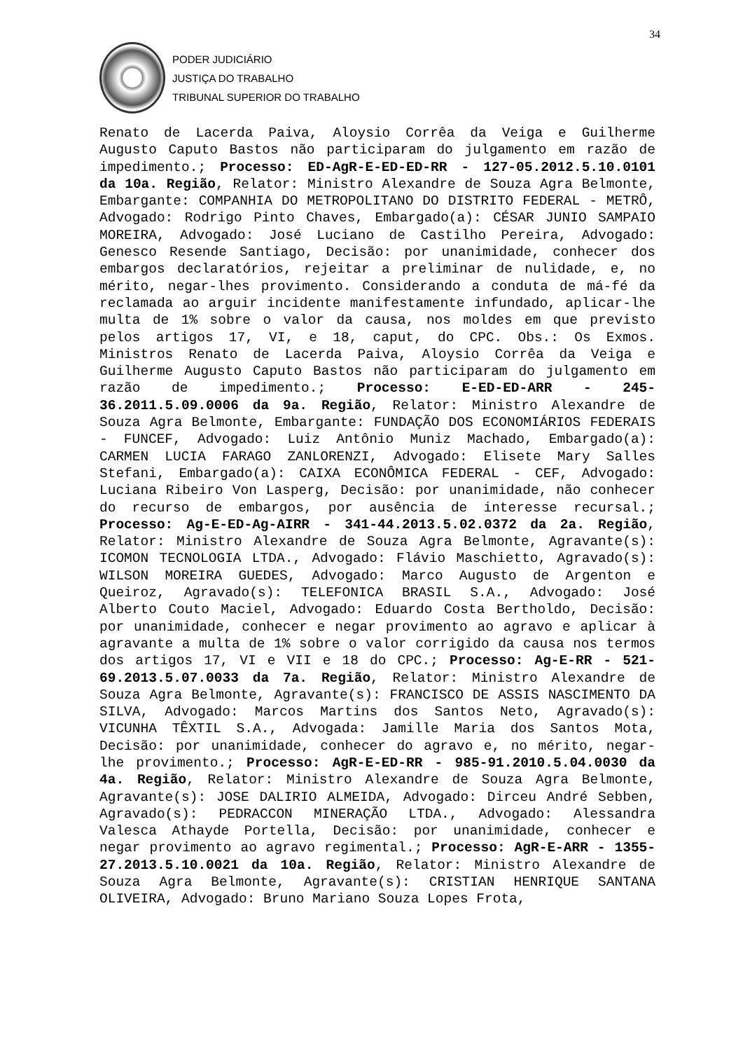34
PODER JUDICIÁRIO
JUSTIÇA DO TRABALHO
TRIBUNAL SUPERIOR DO TRABALHO
Renato de Lacerda Paiva, Aloysio Corrêa da Veiga e Guilherme Augusto Caputo Bastos não participaram do julgamento em razão de impedimento.; Processo: ED-AgR-E-ED-ED-RR - 127-05.2012.5.10.0101 da 10a. Região, Relator: Ministro Alexandre de Souza Agra Belmonte, Embargante: COMPANHIA DO METROPOLITANO DO DISTRITO FEDERAL - METRÔ, Advogado: Rodrigo Pinto Chaves, Embargado(a): CÉSAR JUNIO SAMPAIO MOREIRA, Advogado: José Luciano de Castilho Pereira, Advogado: Genesco Resende Santiago, Decisão: por unanimidade, conhecer dos embargos declaratórios, rejeitar a preliminar de nulidade, e, no mérito, negar-lhes provimento. Considerando a conduta de má-fé da reclamada ao arguir incidente manifestamente infundado, aplicar-lhe multa de 1% sobre o valor da causa, nos moldes em que previsto pelos artigos 17, VI, e 18, caput, do CPC. Obs.: Os Exmos. Ministros Renato de Lacerda Paiva, Aloysio Corrêa da Veiga e Guilherme Augusto Caputo Bastos não participaram do julgamento em razão de impedimento.; Processo: E-ED-ED-ARR - 245-36.2011.5.09.0006 da 9a. Região, Relator: Ministro Alexandre de Souza Agra Belmonte, Embargante: FUNDAÇÃO DOS ECONOMIÁRIOS FEDERAIS - FUNCEF, Advogado: Luiz Antônio Muniz Machado, Embargado(a): CARMEN LUCIA FARAGO ZANLORENZI, Advogado: Elisete Mary Salles Stefani, Embargado(a): CAIXA ECONÔMICA FEDERAL - CEF, Advogado: Luciana Ribeiro Von Lasperg, Decisão: por unanimidade, não conhecer do recurso de embargos, por ausência de interesse recursal.; Processo: Ag-E-ED-Ag-AIRR - 341-44.2013.5.02.0372 da 2a. Região, Relator: Ministro Alexandre de Souza Agra Belmonte, Agravante(s): ICOMON TECNOLOGIA LTDA., Advogado: Flávio Maschietto, Agravado(s): WILSON MOREIRA GUEDES, Advogado: Marco Augusto de Argenton e Queiroz, Agravado(s): TELEFONICA BRASIL S.A., Advogado: José Alberto Couto Maciel, Advogado: Eduardo Costa Bertholdo, Decisão: por unanimidade, conhecer e negar provimento ao agravo e aplicar à agravante a multa de 1% sobre o valor corrigido da causa nos termos dos artigos 17, VI e VII e 18 do CPC.; Processo: Ag-E-RR - 521-69.2013.5.07.0033 da 7a. Região, Relator: Ministro Alexandre de Souza Agra Belmonte, Agravante(s): FRANCISCO DE ASSIS NASCIMENTO DA SILVA, Advogado: Marcos Martins dos Santos Neto, Agravado(s): VICUNHA TÊXTIL S.A., Advogada: Jamille Maria dos Santos Mota, Decisão: por unanimidade, conhecer do agravo e, no mérito, negar-lhe provimento.; Processo: AgR-E-ED-RR - 985-91.2010.5.04.0030 da 4a. Região, Relator: Ministro Alexandre de Souza Agra Belmonte, Agravante(s): JOSE DALIRIO ALMEIDA, Advogado: Dirceu André Sebben, Agravado(s): PEDRACCON MINERAÇÃO LTDA., Advogado: Alessandra Valesca Athayde Portella, Decisão: por unanimidade, conhecer e negar provimento ao agravo regimental.; Processo: AgR-E-ARR - 1355-27.2013.5.10.0021 da 10a. Região, Relator: Ministro Alexandre de Souza Agra Belmonte, Agravante(s): CRISTIAN HENRIQUE SANTANA OLIVEIRA, Advogado: Bruno Mariano Souza Lopes Frota,